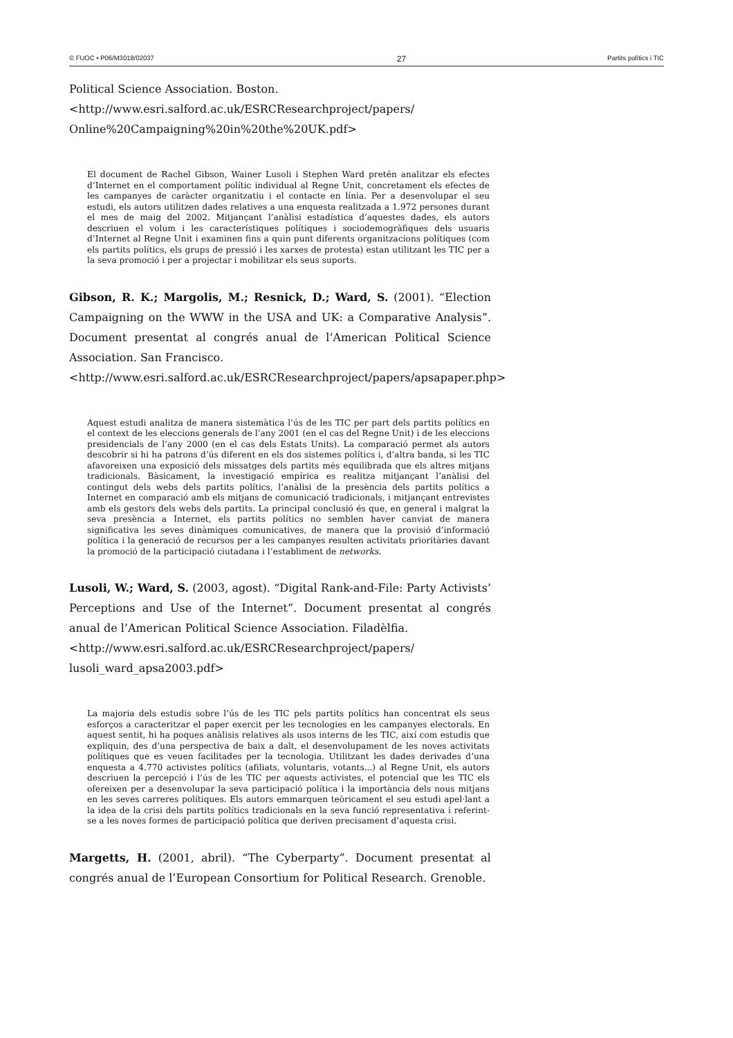© FUOC • P06/M3018/02037 27 Partits polítics i TIC
Political Science Association. Boston.
<http://www.esri.salford.ac.uk/ESRCResearchproject/papers/
Online%20Campaigning%20in%20the%20UK.pdf>
El document de Rachel Gibson, Wainer Lusoli i Stephen Ward pretén analitzar els efectes d’Internet en el comportament polític individual al Regne Unit, concretament els efectes de les campanyes de caràcter organitzatiu i el contacte en línia. Per a desenvolupar el seu estudi, els autors utilitzen dades relatives a una enquesta realitzada a 1.972 persones durant el mes de maig del 2002. Mitjançant l’anàlisi estadística d’aquestes dades, els autors descriuen el volum i les característiques polítiques i sociodemogràfiques dels usuaris d’Internet al Regne Unit i examinen fins a quin punt diferents organitzacions polítiques (com els partits polítics, els grups de pressió i les xarxes de protesta) estan utilitzant les TIC per a la seva promoció i per a projectar i mobilitzar els seus suports.
Gibson, R. K.; Margolis, M.; Resnick, D.; Ward, S. (2001). “Election Campaigning on the WWW in the USA and UK: a Comparative Analysis”. Document presentat al congrés anual de l’American Political Science Association. San Francisco.
<http://www.esri.salford.ac.uk/ESRCResearchproject/papers/apsapaper.php>
Aquest estudi analitza de manera sistemàtica l’ús de les TIC per part dels partits polítics en el context de les eleccions generals de l’any 2001 (en el cas del Regne Unit) i de les eleccions presidencials de l’any 2000 (en el cas dels Estats Units). La comparació permet als autors descobrir si hi ha patrons d’ús diferent en els dos sistemes polítics i, d’altra banda, si les TIC afavoreixen una exposició dels missatges dels partits més equilibrada que els altres mitjans tradicionals. Bàsicament, la investigació empírica es realitza mitjançant l’anàlisi del contingut dels webs dels partits polítics, l’anàlisi de la presència dels partits polítics a Internet en comparació amb els mitjans de comunicació tradicionals, i mitjançant entrevistes amb els gestors dels webs dels partits. La principal conclusió és que, en general i malgrat la seva presència a Internet, els partits polítics no semblen haver canviat de manera significativa les seves dinàmiques comunicatives, de manera que la provisió d’informació política i la generació de recursos per a les campanyes resulten activitats prioritàries davant la promoció de la participació ciutadana i l’establiment de networks.
Lusoli, W.; Ward, S. (2003, agost). “Digital Rank-and-File: Party Activists’ Perceptions and Use of the Internet”. Document presentat al congrés anual de l’American Political Science Association. Filadèlfia.
<http://www.esri.salford.ac.uk/ESRCResearchproject/papers/
lusoli_ward_apsa2003.pdf>
La majoria dels estudis sobre l’ús de les TIC pels partits polítics han concentrat els seus esforços a caracteritzar el paper exercit per les tecnologies en les campanyes electorals. En aquest sentit, hi ha poques anàlisis relatives als usos interns de les TIC, així com estudis que expliquin, des d’una perspectiva de baix a dalt, el desenvolupament de les noves activitats polítiques que es veuen facilitades per la tecnologia. Utilitzant les dades derivades d’una enquesta a 4.770 activistes polítics (afiliats, voluntaris, votants...) al Regne Unit, els autors descriuen la percepció i l’ús de les TIC per aquests activistes, el potencial que les TIC els ofereixen per a desenvolupar la seva participació política i la importància dels nous mitjans en les seves carreres polítiques. Els autors emmarquen teòricament el seu estudi apel·lant a la idea de la crisi dels partits polítics tradicionals en la seva funció representativa i referint-se a les noves formes de participació política que deriven precisament d’aquesta crisi.
Margetts, H. (2001, abril). “The Cyberparty”. Document presentat al congrés anual de l’European Consortium for Political Research. Grenoble.